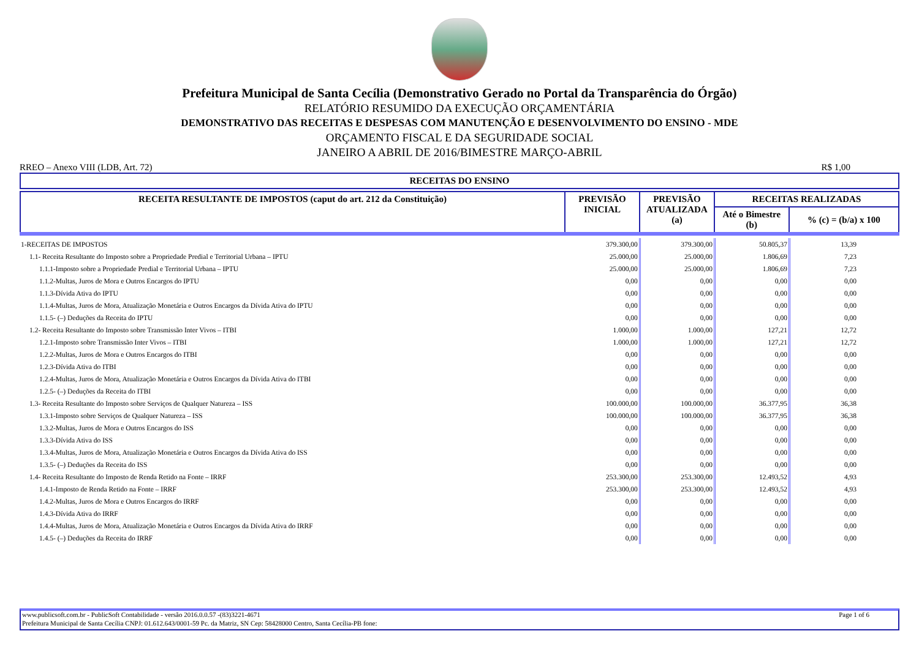Prefeitura Municipal de Santa Cecília (Demonstrativo Gerado no Portal da Transparência do Órgão)
RELATÓRIO RESUMIDO DA EXECUÇÃO ORÇAMENTÁRIA
DEMONSTRATIVO DAS RECEITAS E DESPESAS COM MANUTENÇÃO E DESENVOLVIMENTO DO ENSINO - MDE
ORÇAMENTO FISCAL E DA SEGURIDADE SOCIAL
JANEIRO A ABRIL DE 2016/BIMESTRE MARÇO-ABRIL
RREO – Anexo VIII (LDB, Art. 72) R$ 1,00
| RECEITAS DO ENSINO |
| --- |
| RECEITA RESULTANTE DE IMPOSTOS (caput do art. 212 da Constituição) | PREVISÃO INICIAL | PREVISÃO ATUALIZADA (a) | RECEITAS REALIZADAS | |
| --- | --- | --- | --- | --- |
| | | | Até o Bimestre (b) | % (c) = (b/a) x 100 |
| 1-RECEITAS DE IMPOSTOS | 379.300,00 | 379.300,00 | 50.805,37 | 13,39 |
| 1.1- Receita Resultante do Imposto sobre a Propriedade Predial e Territorial Urbana – IPTU | 25.000,00 | 25.000,00 | 1.806,69 | 7,23 |
| 1.1.1-Imposto sobre a Propriedade Predial e Territorial Urbana – IPTU | 25.000,00 | 25.000,00 | 1.806,69 | 7,23 |
| 1.1.2-Multas, Juros de Mora e Outros Encargos do IPTU | 0,00 | 0,00 | 0,00 | 0,00 |
| 1.1.3-Dívida Ativa do IPTU | 0,00 | 0,00 | 0,00 | 0,00 |
| 1.1.4-Multas, Juros de Mora, Atualização Monetária e Outros Encargos da Dívida Ativa do IPTU | 0,00 | 0,00 | 0,00 | 0,00 |
| 1.1.5- (–) Deduções da Receita do IPTU | 0,00 | 0,00 | 0,00 | 0,00 |
| 1.2- Receita Resultante do Imposto sobre Transmissão Inter Vivos – ITBI | 1.000,00 | 1.000,00 | 127,21 | 12,72 |
| 1.2.1-Imposto sobre Transmissão Inter Vivos – ITBI | 1.000,00 | 1.000,00 | 127,21 | 12,72 |
| 1.2.2-Multas, Juros de Mora e Outros Encargos do ITBI | 0,00 | 0,00 | 0,00 | 0,00 |
| 1.2.3-Dívida Ativa do ITBI | 0,00 | 0,00 | 0,00 | 0,00 |
| 1.2.4-Multas, Juros de Mora, Atualização Monetária e Outros Encargos da Dívida Ativa do ITBI | 0,00 | 0,00 | 0,00 | 0,00 |
| 1.2.5- (–) Deduções da Receita do ITBI | 0,00 | 0,00 | 0,00 | 0,00 |
| 1.3- Receita Resultante do Imposto sobre Serviços de Qualquer Natureza – ISS | 100.000,00 | 100.000,00 | 36.377,95 | 36,38 |
| 1.3.1-Imposto sobre Serviços de Qualquer Natureza – ISS | 100.000,00 | 100.000,00 | 36.377,95 | 36,38 |
| 1.3.2-Multas, Juros de Mora e Outros Encargos do ISS | 0,00 | 0,00 | 0,00 | 0,00 |
| 1.3.3-Dívida Ativa do ISS | 0,00 | 0,00 | 0,00 | 0,00 |
| 1.3.4-Multas, Juros de Mora, Atualização Monetária e Outros Encargos da Dívida Ativa do ISS | 0,00 | 0,00 | 0,00 | 0,00 |
| 1.3.5- (–) Deduções da Receita do ISS | 0,00 | 0,00 | 0,00 | 0,00 |
| 1.4- Receita Resultante do Imposto de Renda Retido na Fonte – IRRF | 253.300,00 | 253.300,00 | 12.493,52 | 4,93 |
| 1.4.1-Imposto de Renda Retido na Fonte – IRRF | 253.300,00 | 253.300,00 | 12.493,52 | 4,93 |
| 1.4.2-Multas, Juros de Mora e Outros Encargos do IRRF | 0,00 | 0,00 | 0,00 | 0,00 |
| 1.4.3-Dívida Ativa do IRRF | 0,00 | 0,00 | 0,00 | 0,00 |
| 1.4.4-Multas, Juros de Mora, Atualização Monetária e Outros Encargos da Dívida Ativa do IRRF | 0,00 | 0,00 | 0,00 | 0,00 |
| 1.4.5- (–) Deduções da Receita do IRRF | 0,00 | 0,00 | 0,00 | 0,00 |
www.publicsoft.com.br - PublicSoft Contabilidade - versão 2016.0.0.57 -(83)3221-4671 Page 1 of 6
Prefeitura Municipal de Santa Cecília CNPJ: 01.612.643/0001-59 Pc. da Matriz, SN Cep: 58428000 Centro, Santa Cecília-PB fone: